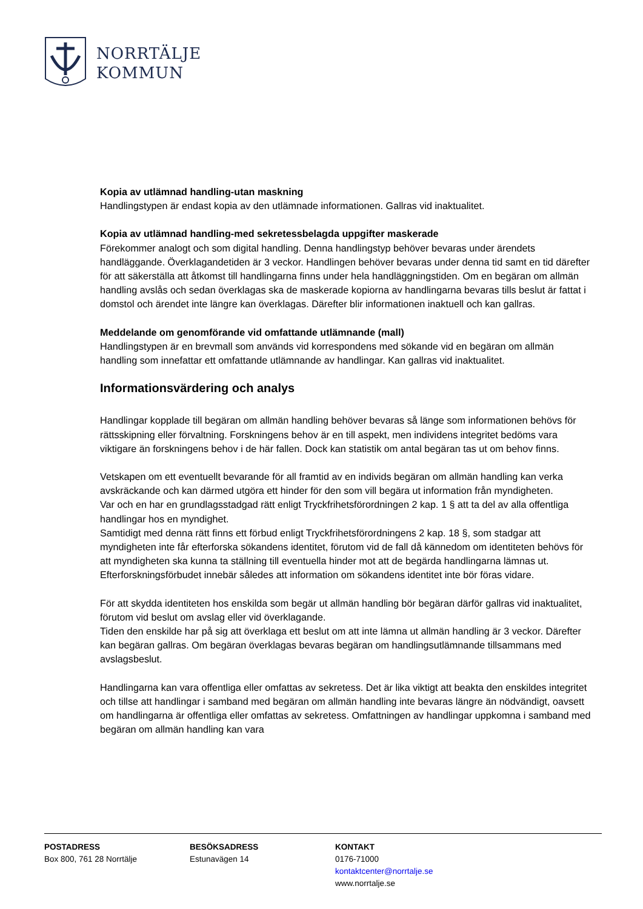NORRTÄLJE
KOMMUN
Kopia av utlämnad handling-utan maskning
Handlingstypen är endast kopia av den utlämnade informationen. Gallras vid inaktualitet.
Kopia av utlämnad handling-med sekretessbelagda uppgifter maskerade
Förekommer analogt och som digital handling. Denna handlingstyp behöver bevaras under ärendets handläggande. Överklagandetiden är 3 veckor. Handlingen behöver bevaras under denna tid samt en tid därefter för att säkerställa att åtkomst till handlingarna finns under hela handläggningstiden. Om en begäran om allmän handling avslås och sedan överklagas ska de maskerade kopiorna av handlingarna bevaras tills beslut är fattat i domstol och ärendet inte längre kan överklagas. Därefter blir informationen inaktuell och kan gallras.
Meddelande om genomförande vid omfattande utlämnande (mall)
Handlingstypen är en brevmall som används vid korrespondens med sökande vid en begäran om allmän handling som innefattar ett omfattande utlämnande av handlingar. Kan gallras vid inaktualitet.
Informationsvärdering och analys
Handlingar kopplade till begäran om allmän handling behöver bevaras så länge som informationen behövs för rättsskipning eller förvaltning. Forskningens behov är en till aspekt, men individens integritet bedöms vara viktigare än forskningens behov i de här fallen. Dock kan statistik om antal begäran tas ut om behov finns.
Vetskapen om ett eventuellt bevarande för all framtid av en individs begäran om allmän handling kan verka avskräckande och kan därmed utgöra ett hinder för den som vill begära ut information från myndigheten.
Var och en har en grundlagsstadgad rätt enligt Tryckfrihetsförordningen 2 kap. 1 § att ta del av alla offentliga handlingar hos en myndighet.
Samtidigt med denna rätt finns ett förbud enligt Tryckfrihetsförordningens 2 kap. 18 §, som stadgar att myndigheten inte får efterforska sökandens identitet, förutom vid de fall då kännedom om identiteten behövs för att myndigheten ska kunna ta ställning till eventuella hinder mot att de begärda handlingarna lämnas ut. Efterforskningsförbudet innebär således att information om sökandens identitet inte bör föras vidare.
För att skydda identiteten hos enskilda som begär ut allmän handling bör begäran därför gallras vid inaktualitet, förutom vid beslut om avslag eller vid överklagande.
Tiden den enskilde har på sig att överklaga ett beslut om att inte lämna ut allmän handling är 3 veckor. Därefter kan begäran gallras. Om begäran överklagas bevaras begäran om handlingsutlämnande tillsammans med avslagsbeslut.
Handlingarna kan vara offentliga eller omfattas av sekretess. Det är lika viktigt att beakta den enskildes integritet och tillse att handlingar i samband med begäran om allmän handling inte bevaras längre än nödvändigt, oavsett om handlingarna är offentliga eller omfattas av sekretess. Omfattningen av handlingar uppkomna i samband med begäran om allmän handling kan vara
POSTADRESS
Box 800, 761 28 Norrtälje
BESÖKSADRESS
Estunavägen 14
KONTAKT
0176-71000
kontaktcenter@norrtalje.se
www.norrtalje.se